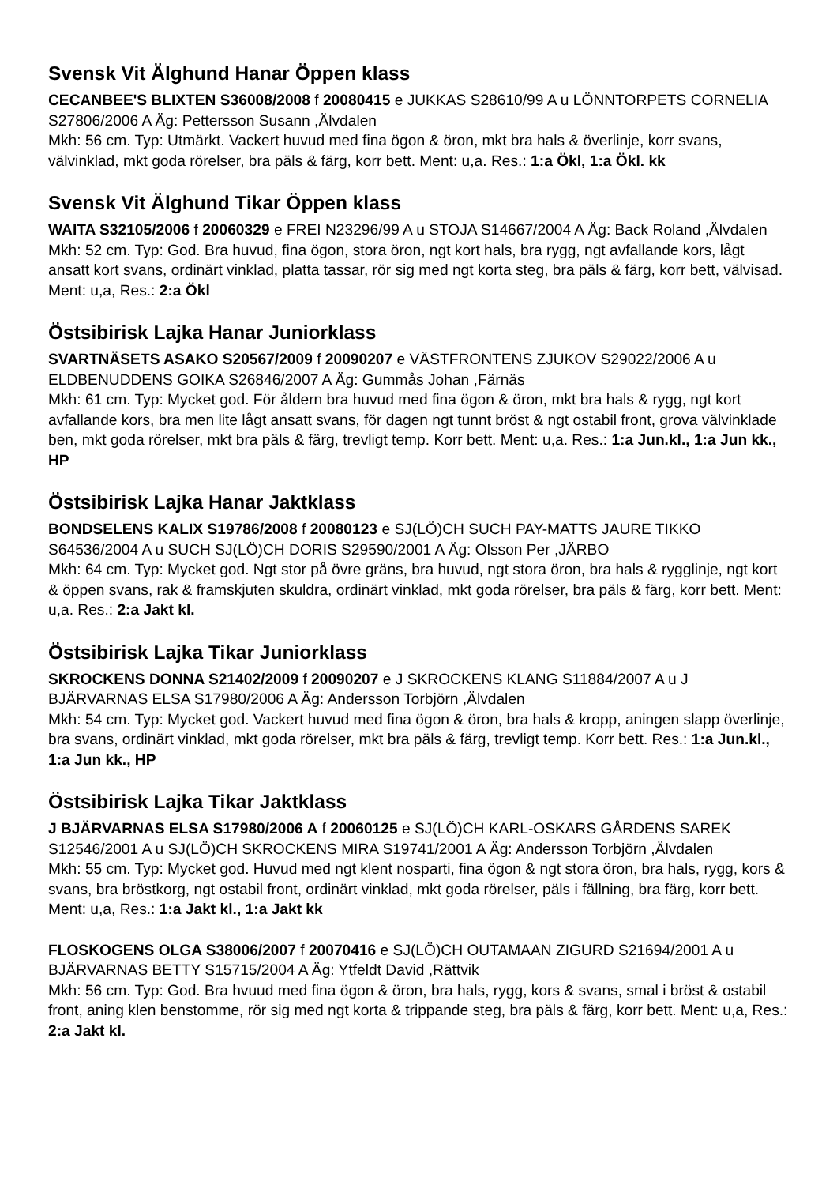Svensk Vit Älghund Hanar Öppen klass
CECANBEE'S BLIXTEN S36008/2008 f 20080415 e JUKKAS S28610/99 A u LÖNNTORPETS CORNELIA S27806/2006 A Äg: Pettersson Susann ,Älvdalen
Mkh: 56 cm. Typ: Utmärkt. Vackert huvud med fina ögon & öron, mkt bra hals & överlinje, korr svans, välvinklad, mkt goda rörelser, bra päls & färg, korr bett. Ment: u,a. Res.: 1:a Ökl, 1:a Ökl. kk
Svensk Vit Älghund Tikar Öppen klass
WAITA S32105/2006 f 20060329 e FREI N23296/99 A u STOJA S14667/2004 A Äg: Back Roland ,Älvdalen
Mkh: 52 cm. Typ: God. Bra huvud, fina ögon, stora öron, ngt kort hals, bra rygg, ngt avfallande kors, lågt ansatt kort svans, ordinärt vinklad, platta tassar, rör sig med ngt korta steg, bra päls & färg, korr bett, välvisad. Ment: u,a, Res.: 2:a Ökl
Östsibirisk Lajka Hanar Juniorklass
SVARTNÄSETS ASAKO S20567/2009 f 20090207 e VÄSTFRONTENS ZJUKOV S29022/2006 A u ELDBENUDDENS GOIKA S26846/2007 A Äg: Gummås Johan ,Färnäs
Mkh: 61 cm. Typ: Mycket god. För åldern bra huvud med fina ögon & öron, mkt bra hals & rygg, ngt kort avfallande kors, bra men lite lågt ansatt svans, för dagen ngt tunnt bröst & ngt ostabil front, grova välvinklade ben, mkt goda rörelser, mkt bra päls & färg, trevligt temp. Korr bett. Ment: u,a. Res.: 1:a Jun.kl., 1:a Jun kk., HP
Östsibirisk Lajka Hanar Jaktklass
BONDSELENS KALIX S19786/2008 f 20080123 e SJ(LÖ)CH SUCH PAY-MATTS JAURE TIKKO S64536/2004 A u SUCH SJ(LÖ)CH DORIS S29590/2001 A Äg: Olsson Per ,JÄRBO
Mkh: 64 cm. Typ: Mycket god. Ngt stor på övre gräns, bra huvud, ngt stora öron, bra hals & rygglinje, ngt kort & öppen svans, rak & framskjuten skuldra, ordinärt vinklad, mkt goda rörelser, bra päls & färg, korr bett. Ment: u,a. Res.: 2:a Jakt kl.
Östsibirisk Lajka Tikar Juniorklass
SKROCKENS DONNA S21402/2009 f 20090207 e J SKROCKENS KLANG S11884/2007 A u J BJÄRVARNAS ELSA S17980/2006 A Äg: Andersson Torbjörn ,Älvdalen
Mkh: 54 cm. Typ: Mycket god. Vackert huvud med fina ögon & öron, bra hals & kropp, aningen slapp överlinje, bra svans, ordinärt vinklad, mkt goda rörelser, mkt bra päls & färg, trevligt temp. Korr bett. Res.: 1:a Jun.kl., 1:a Jun kk., HP
Östsibirisk Lajka Tikar Jaktklass
J BJÄRVARNAS ELSA S17980/2006 A f 20060125 e SJ(LÖ)CH KARL-OSKARS GÅRDENS SAREK S12546/2001 A u SJ(LÖ)CH SKROCKENS MIRA S19741/2001 A Äg: Andersson Torbjörn ,Älvdalen
Mkh: 55 cm. Typ: Mycket god. Huvud med ngt klent nosparti, fina ögon & ngt stora öron, bra hals, rygg, kors & svans, bra bröstkorg, ngt ostabil front, ordinärt vinklad, mkt goda rörelser, päls i fällning, bra färg, korr bett. Ment: u,a, Res.: 1:a Jakt kl., 1:a Jakt kk
FLOSKOGENS OLGA S38006/2007 f 20070416 e SJ(LÖ)CH OUTAMAAN ZIGURD S21694/2001 A u BJÄRVARNAS BETTY S15715/2004 A Äg: Ytfeldt David ,Rättvik
Mkh: 56 cm. Typ: God. Bra hvuud med fina ögon & öron, bra hals, rygg, kors & svans, smal i bröst & ostabil front, aning klen benstomme, rör sig med ngt korta & trippande steg, bra päls & färg, korr bett. Ment: u,a, Res.: 2:a Jakt kl.